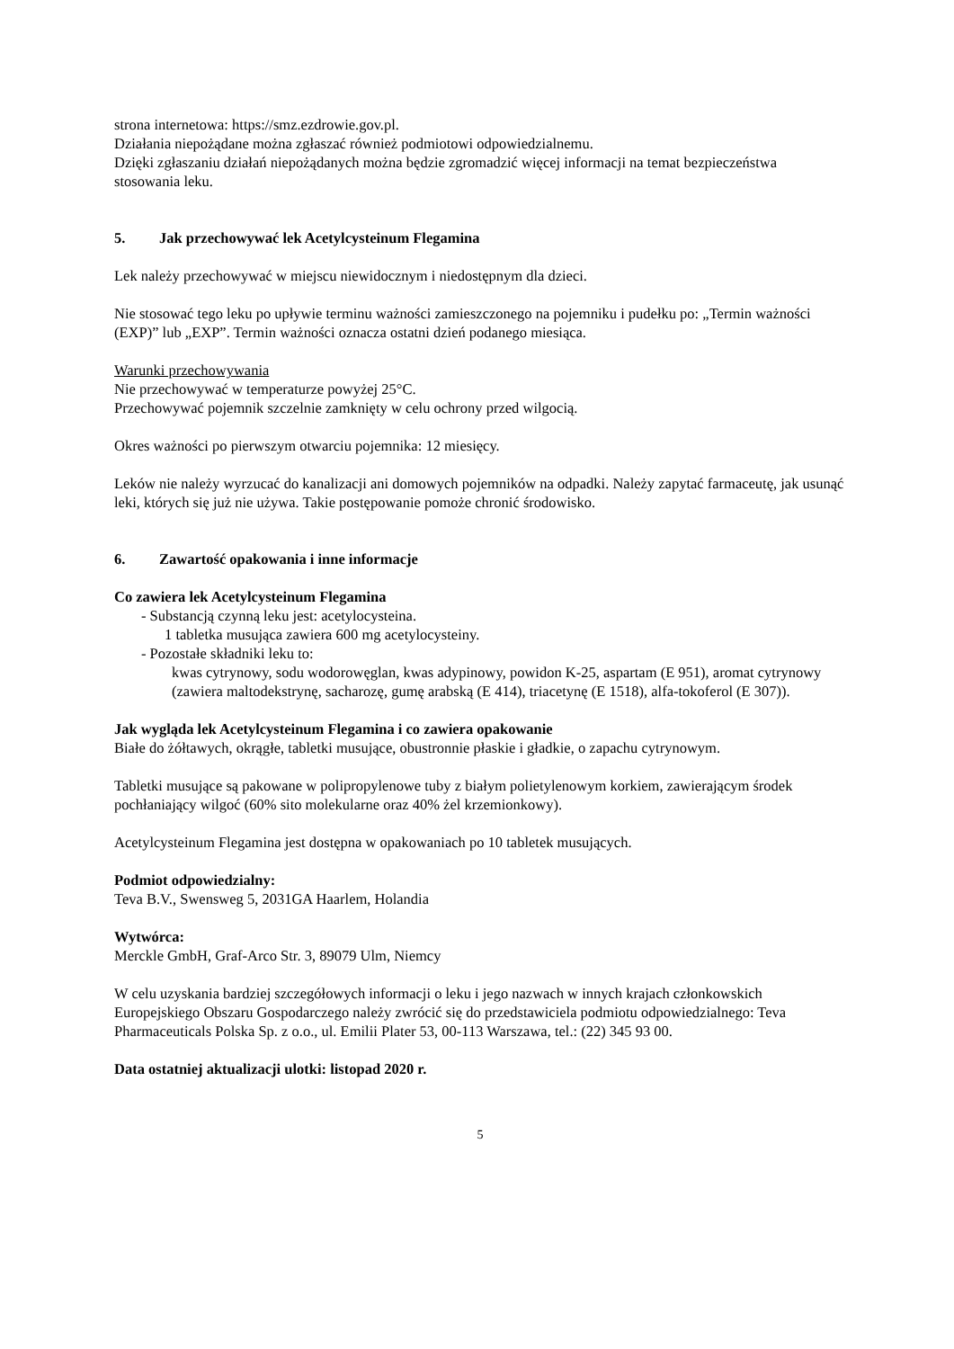strona internetowa: https://smz.ezdrowie.gov.pl.
Działania niepożądane można zgłaszać również podmiotowi odpowiedzialnemu.
Dzięki zgłaszaniu działań niepożądanych można będzie zgromadzić więcej informacji na temat bezpieczeństwa stosowania leku.
5. Jak przechowywać lek Acetylcysteinum Flegamina
Lek należy przechowywać w miejscu niewidocznym i niedostępnym dla dzieci.
Nie stosować tego leku po upływie terminu ważności zamieszczonego na pojemniku i pudełku po: „Termin ważności (EXP)” lub „EXP”. Termin ważności oznacza ostatni dzień podanego miesiąca.
Warunki przechowywania
Nie przechowywać w temperaturze powyżej 25°C.
Przechowywać pojemnik szczelnie zamknięty w celu ochrony przed wilgocią.
Okres ważności po pierwszym otwarciu pojemnika: 12 miesięcy.
Leków nie należy wyrzucać do kanalizacji ani domowych pojemników na odpadki. Należy zapytać farmaceutę, jak usunąć leki, których się już nie używa. Takie postępowanie pomoże chronić środowisko.
6. Zawartość opakowania i inne informacje
Co zawiera lek Acetylcysteinum Flegamina
- Substancją czynną leku jest: acetylocysteina.
1 tabletka musująca zawiera 600 mg acetylocysteiny.
- Pozostałe składniki leku to:
kwas cytrynowy, sodu wodorowęglan, kwas adypinowy, powidon K-25, aspartam (E 951), aromat cytrynowy (zawiera maltodekstrynę, sacharozę, gumę arabską (E 414), triacetynę (E 1518), alfa-tokoferol (E 307)).
Jak wygląda lek Acetylcysteinum Flegamina i co zawiera opakowanie
Białe do żółtawych, okrągłe, tabletki musujące, obustronnie płaskie i gładkie, o zapachu cytrynowym.
Tabletki musujące są pakowane w polipropylenowe tuby z białym polietylenowym korkiem, zawierającym środek pochłaniający wilgoć (60% sito molekularne oraz 40% żel krzemionkowy).
Acetylcysteinum Flegamina jest dostępna w opakowaniach po 10 tabletek musujących.
Podmiot odpowiedzialny:
Teva B.V., Swensweg 5, 2031GA Haarlem, Holandia
Wytwórca:
Merckle GmbH, Graf-Arco Str. 3, 89079 Ulm, Niemcy
W celu uzyskania bardziej szczegółowych informacji o leku i jego nazwach w innych krajach członkowskich Europejskiego Obszaru Gospodarczego należy zwrócić się do przedstawiciela podmiotu odpowiedzialnego: Teva Pharmaceuticals Polska Sp. z o.o., ul. Emilii Plater 53, 00-113 Warszawa, tel.: (22) 345 93 00.
Data ostatniej aktualizacji ulotki: listopad 2020 r.
5